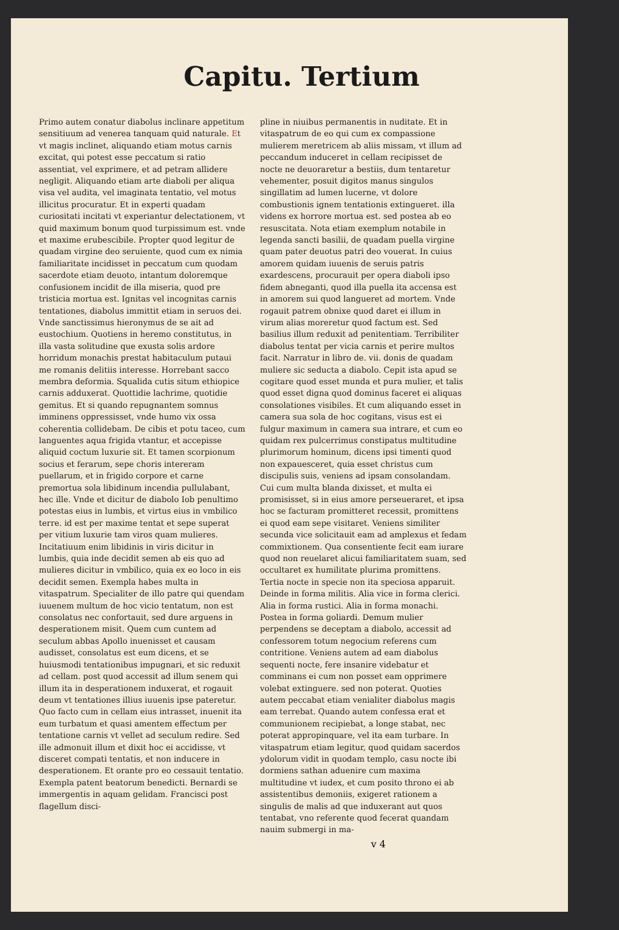Capitu. Tertium
Primo autem conatur diabolus inclinare appetitum sensitiuum ad venerea tanquam quid naturale. Et vt magis inclinet, aliquando etiam motus carnis excitat, qui potest esse peccatum si ratio assentiat, vel exprimere, et ad petram allidere negligit. Aliquando etiam arte diaboli per aliqua visa vel audita, vel imaginata tentatio, vel motus illicitus procuratur. Et in experti quadam curiositati incitati vt experiantur delectationem, vt quid maximum bonum quod turpissimum est. vnde et maxime erubescibile. Propter quod legitur de quadam virgine deo seruiente, quod cum ex nimia familiaritate incidisset in peccatum cum quodam sacerdote etiam deuoto, intantum doloremque confusionem incidit de illa miseria, quod pre tristicia mortua est. Ignitas vel incognitas carnis tentationes, diabolus immittit etiam in seruos dei. Vnde sanctissimus hieronymus de se ait ad eustochium. Quotiens in heremo constitutus, in illa vasta solitudine que exusta solis ardore horridum monachis prestat habitaculum putaui me romanis delitiis interesse. Horrebant sacco membra deformia. Squalida cutis situm ethiopice carnis adduxerat. Quottidie lachrime, quotidie gemitus. Et si quando repugnantem somnus imminens oppressisset, vnde humo vix ossa coherentia collidebam. De cibis et potu taceo, cum languentes aqua frigida vtantur, et accepisse aliquid coctum luxurie sit. Et tamen scorpionum socius et ferarum, sepe choris intereram puellarum, et in frigido corpore et carne premortua sola libidinum incendia pullulabant, hec ille. Vnde et dicitur de diabolo Iob penultimo potestas eius in lumbis, et virtus eius in vmbilico terre. id est per maxime tentat et sepe superat per vitium luxurie tam viros quam mulieres. Incitatiuum enim libidinis in viris dicitur in lumbis, quia inde decidit semen ab eis quo ad mulieres dicitur in vmbilico, quia ex eo loco in eis decidit semen. Exempla habes multa in vitaspatrum. Specialiter de illo patre qui quendam iuuenem multum de hoc vicio tentatum, non est consolatus nec confortauit, sed dure arguens in desperationem misit. Quem cum cuntem ad seculum abbas Apollo inuenisset et causam audisset, consolatus est eum dicens, et se huiusmodi tentationibus impugnari, et sic reduxit ad cellam. post quod accessit ad illum senem qui illum ita in desperationem induxerat, et rogauit deum vt tentationes illius iuuenis ipse pateretur. Quo facto cum in cellam eius intrasset, inuenit ita eum turbatum et quasi amentem effectum per tentatione carnis vt vellet ad seculum redire. Sed ille admonuit illum et dixit hoc ei accidisse, vt disceret compati tentatis, et non inducere in desperationem. Et orante pro eo cessauit tentatio. Exempla patent beatorum benedicti. Bernardi se immergentis in aquam gelidam. Francisci post flagellum disci-
pline in niuibus permanentis in nuditate. Et in vitaspatrum de eo qui cum ex compassione mulierem meretricem ab aliis missam, vt illum ad peccandum induceret in cellam recipisset de nocte ne deuoraretur a bestiis, dum tentaretur vehementer, posuit digitos manus singulos singillatim ad lumen lucerne, vt dolore combustionis ignem tentationis extingueret. illa videns ex horrore mortua est. sed postea ab eo resuscitata. Nota etiam exemplum notabile in legenda sancti basilii, de quadam puella virgine quam pater deuotus patri deo vouerat. In cuius amorem quidam iuuenis de seruis patris exardescens, procurauit per opera diaboli ipso fidem abneganti, quod illa puella ita accensa est in amorem sui quod langueret ad mortem. Vnde rogauit patrem obnixe quod daret ei illum in virum alias moreretur quod factum est. Sed basilius illum reduxit ad penitentiam. Terribiliter diabolus tentat per vicia carnis et perire multos facit. Narratur in libro de. vii. donis de quadam muliere sic seducta a diabolo. Cepit ista apud se cogitare quod esset munda et pura mulier, et talis quod esset digna quod dominus faceret ei aliquas consolationes visibiles. Et cum aliquando esset in camera sua sola de hoc cogitans, visus est ei fulgur maximum in camera sua intrare, et cum eo quidam rex pulcerrimus constipatus multitudine plurimorum hominum, dicens ipsi timenti quod non expauesceret, quia esset christus cum discipulis suis, veniens ad ipsam consolandam. Cui cum multa blanda dixisset, et multa ei promisisset, si in eius amore perseueraret, et ipsa hoc se facturam promitteret recessit, promittens ei quod eam sepe visitaret. Veniens similiter secunda vice solicitauit eam ad amplexus et fedam commixtionem. Qua consentiente fecit eam iurare quod non reuelaret alicui familiaritatem suam, sed occultaret ex humilitate plurima promittens. Tertia nocte in specie non ita speciosa apparuit. Deinde in forma militis. Alia vice in forma clerici. Alia in forma rustici. Alia in forma monachi. Postea in forma goliardi. Demum mulier perpendens se deceptam a diabolo, accessit ad confessorem totum negocium referens cum contritione. Veniens autem ad eam diabolus sequenti nocte, fere insanire videbatur et comminans ei cum non posset eam opprimere volebat extinguere. sed non poterat. Quoties autem peccabat etiam venialiter diabolus magis eam terrebat. Quando autem confessa erat et communionem recipiebat, a longe stabat, nec poterat appropinquare, vel ita eam turbare. In vitaspatrum etiam legitur, quod quidam sacerdos ydolorum vidit in quodam templo, casu nocte ibi dormiens sathan aduenire cum maxima multitudine vt iudex, et cum posito throno ei ab assistentibus demoniis, exigeret rationem a singulis de malis ad que induxerant aut quos tentabat, vno referente quod fecerat quandam nauim submergi in ma-
v 4